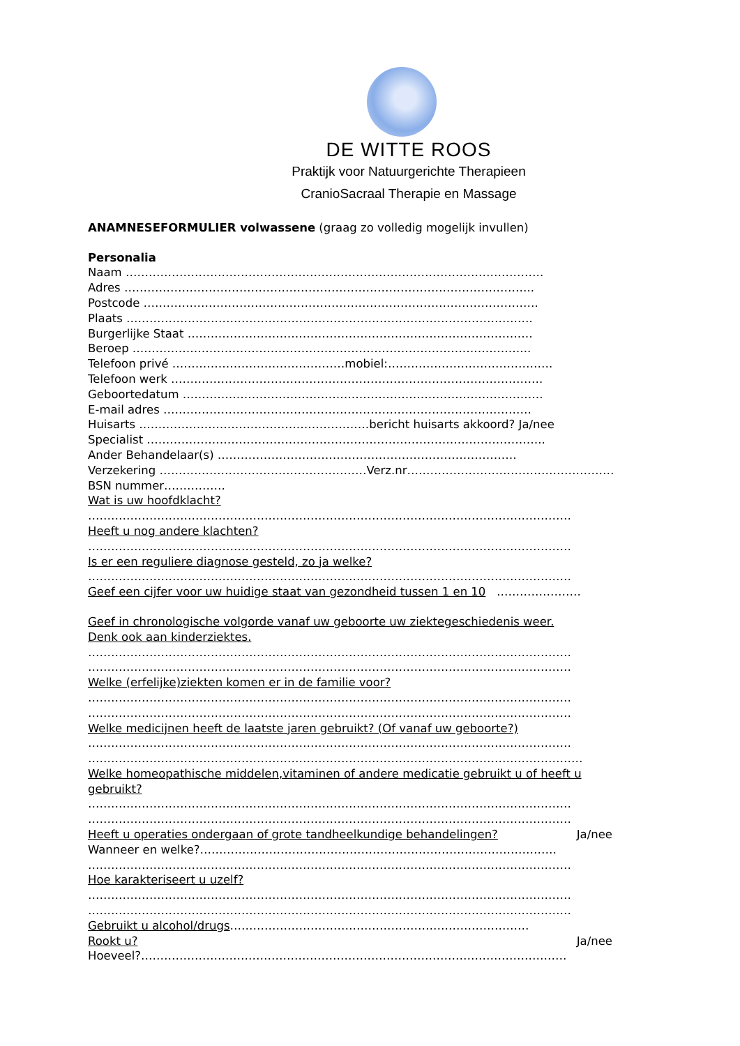DE WITTE ROOS
Praktijk voor Natuurgerichte Therapieen
CranioSacraal Therapie en Massage
ANAMNESEFORMULIER volwassene (graag zo volledig mogelijk invullen)
Personalia
Naam ……………………………………………………………………………………………….
Adres ……………………………………………………………………………………………..
Postcode ………………………………………………………………………………………….
Plaats …………………………………………………………………………………………….
Burgerlijke Staat ………………………………………………………………………………
Beroep …………………………………………………………………………………………..
Telefoon privé ………………………………………mobiel:…………………………………….
Telefoon werk …………………………………………………………………………………….
Geboortedatum ………………………………………………………………………………….
E-mail adres ……………………………………………………………………………………
Huisarts ……………………………………………………bericht huisarts akkoord? Ja/nee
Specialist …………………………………………………………………………………………..
Ander Behandelaar(s) ……………………………………………………………………
Verzekering ………………………………………………Verz.nr………………………………………………
BSN nummer…………….
Wat is uw hoofdklacht?
………………………………………………………………………………………………………………
Heeft u nog andere klachten?
………………………………………………………………………………………………………………
Is er een reguliere diagnose gesteld, zo ja welke?
………………………………………………………………………………………………………………
Geef een cijfer voor uw huidige staat van gezondheid tussen 1 en 10 ………………….
Geef in chronologische volgorde vanaf uw geboorte uw ziektegeschiedenis weer.
Denk ook aan kinderziektes.
………………………………………………………………………………………………………………
………………………………………………………………………………………………………………
Welke (erfelijke)ziekten komen er in de familie voor?
………………………………………………………………………………………………………………
………………………………………………………………………………………………………………
Welke medicijnen heeft de laatste jaren gebruikt? (Of vanaf uw geboorte?)
………………………………………………………………………………………………………………
…………………………………………………………………………………………………………………
Welke homeopathische middelen,vitaminen of andere medicatie gebruikt u of heeft u
gebruikt?
………………………………………………………………………………………………………………
………………………………………………………………………………………………………………
Heeft u operaties ondergaan of grote tandheelkundige behandelingen? Ja/nee
Wanneer en welke?…………………………………………………………………………………
………………………………………………………………………………………………………………
Hoe karakteriseert u uzelf?
………………………………………………………………………………………………………………
………………………………………………………………………………………………………………
Gebruikt u alcohol/drugs……………………………………………………………………
Rookt u? Ja/nee
Hoeveel?…………………………………………………………………………………………………